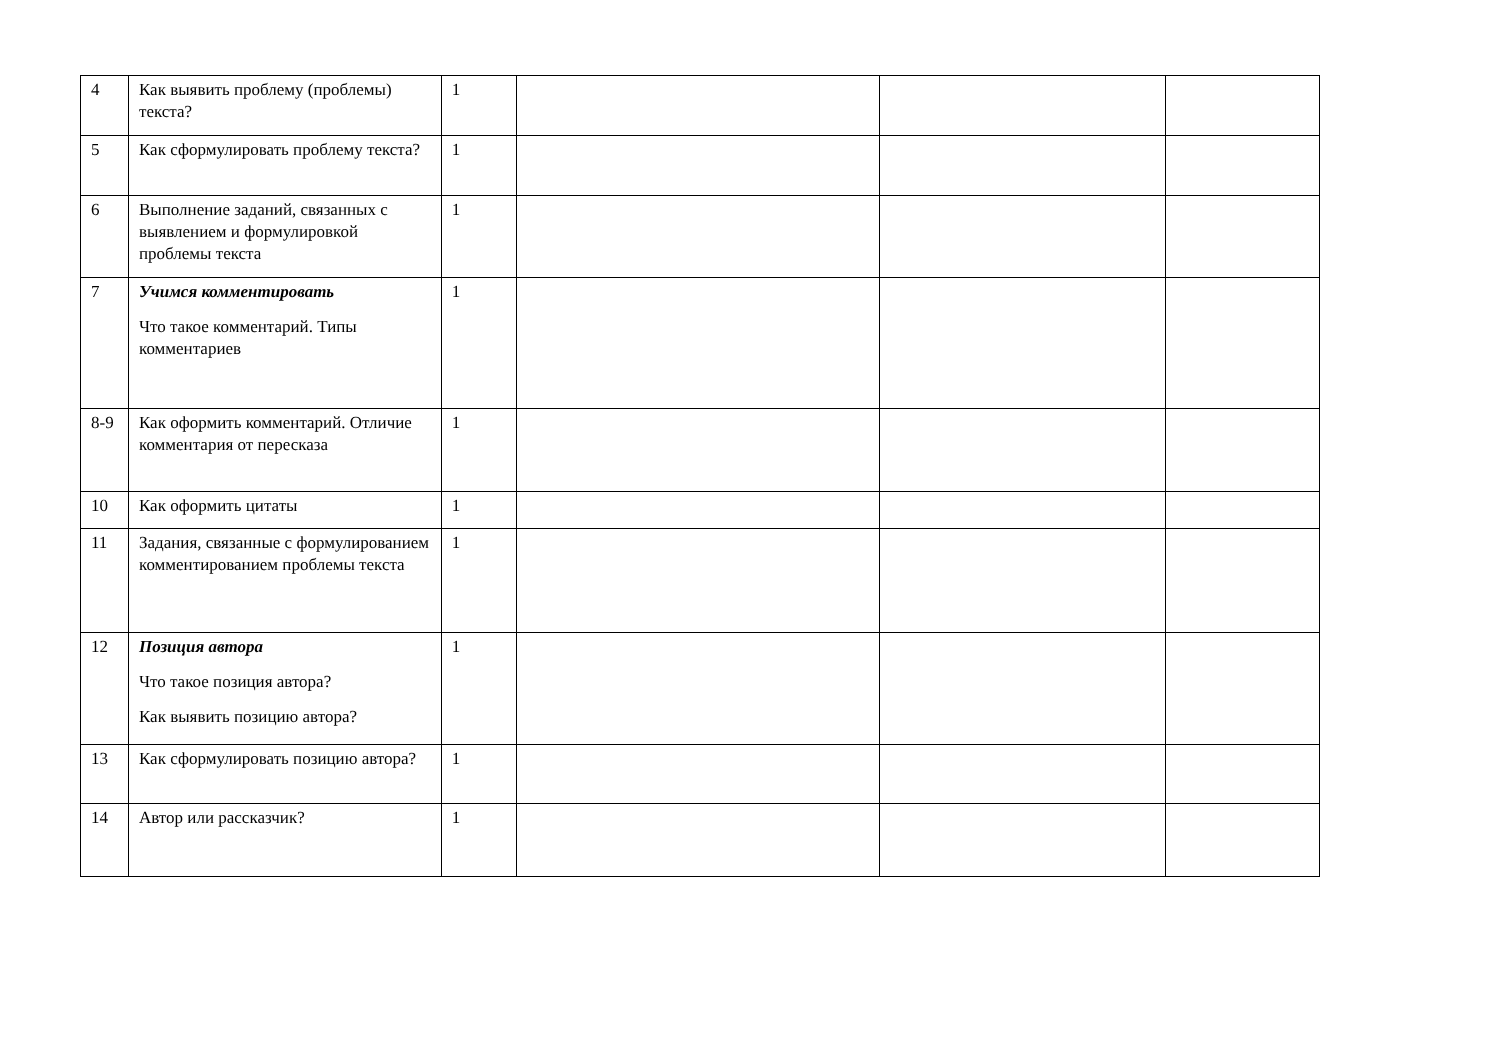| 4 | Как выявить проблему (проблемы) текста? | 1 | | | |
| 5 | Как сформулировать проблему текста? | 1 | | | |
| 6 | Выполнение заданий, связанных с выявлением и формулировкой проблемы текста | 1 | | | |
| 7 | Учимся комментировать Что такое комментарий. Типы комментариев | 1 | | | |
| 8-9 | Как оформить комментарий. Отличие комментария от пересказа | 1 | | | |
| 10 | Как оформить цитаты | 1 | | | |
| 11 | Задания, связанные с формулированием комментированием проблемы текста | 1 | | | |
| 12 | Позиция автора Что такое позиция автора? Как выявить позицию автора? | 1 | | | |
| 13 | Как сформулировать позицию автора? | 1 | | | |
| 14 | Автор или рассказчик? | 1 | | | |